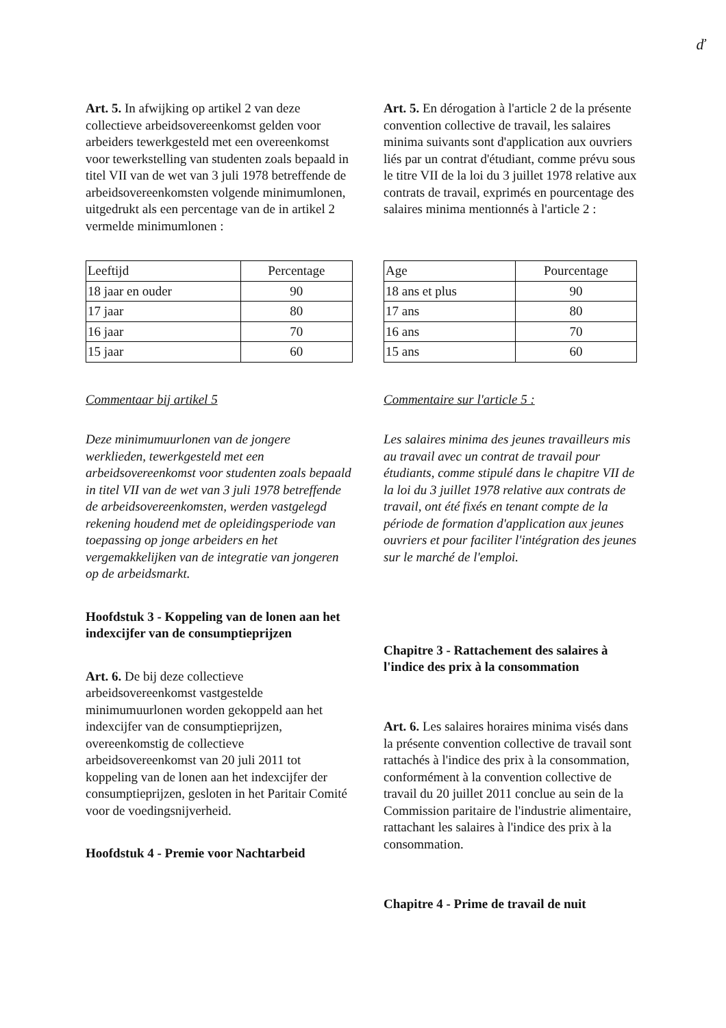ď
Art. 5. In afwijking op artikel 2 van deze collectieve arbeidsovereenkomst gelden voor arbeiders tewerkgesteld met een overeenkomst voor tewerkstelling van studenten zoals bepaald in titel VII van de wet van 3 juli 1978 betreffende de arbeidsovereenkomsten volgende minimumlonen, uitgedrukt als een percentage van de in artikel 2 vermelde minimumlonen :
| Leeftijd | Percentage |
| --- | --- |
| 18 jaar en ouder | 90 |
| 17 jaar | 80 |
| 16 jaar | 70 |
| 15 jaar | 60 |
Commentaar bij artikel 5
Deze minimumuurlonen van de jongere werklieden, tewerkgesteld met een arbeidsovereenkomst voor studenten zoals bepaald in titel VII van de wet van 3 juli 1978 betreffende de arbeidsovereenkomsten, werden vastgelegd rekening houdend met de opleidingsperiode van toepassing op jonge arbeiders en het vergemakkelijken van de integratie van jongeren op de arbeidsmarkt.
Hoofdstuk 3 - Koppeling van de lonen aan het indexcijfer van de consumptieprijzen
Art. 6. De bij deze collectieve arbeidsovereenkomst vastgestelde minimumuurlonen worden gekoppeld aan het indexcijfer van de consumptieprijzen, overeenkomstig de collectieve arbeidsovereenkomst van 20 juli 2011 tot koppeling van de lonen aan het indexcijfer der consumptieprijzen, gesloten in het Paritair Comité voor de voedingsnijverheid.
Hoofdstuk 4 - Premie voor Nachtarbeid
Art. 5. En dérogation à l'article 2 de la présente convention collective de travail, les salaires minima suivants sont d'application aux ouvriers liés par un contrat d'étudiant, comme prévu sous le titre VII de la loi du 3 juillet 1978 relative aux contrats de travail, exprimés en pourcentage des salaires minima mentionnés à l'article 2 :
| Age | Pourcentage |
| --- | --- |
| 18 ans et plus | 90 |
| 17 ans | 80 |
| 16 ans | 70 |
| 15 ans | 60 |
Commentaire sur l'article 5 :
Les salaires minima des jeunes travailleurs mis au travail avec un contrat de travail pour étudiants, comme stipulé dans le chapitre VII de la loi du 3 juillet 1978 relative aux contrats de travail, ont été fixés en tenant compte de la période de formation d'application aux jeunes ouvriers et pour faciliter l'intégration des jeunes sur le marché de l'emploi.
Chapitre 3 - Rattachement des salaires à l'indice des prix à la consommation
Art. 6. Les salaires horaires minima visés dans la présente convention collective de travail sont rattachés à l'indice des prix à la consommation, conformément à la convention collective de travail du 20 juillet 2011 conclue au sein de la Commission paritaire de l'industrie alimentaire, rattachant les salaires à l'indice des prix à la consommation.
Chapitre 4 - Prime de travail de nuit